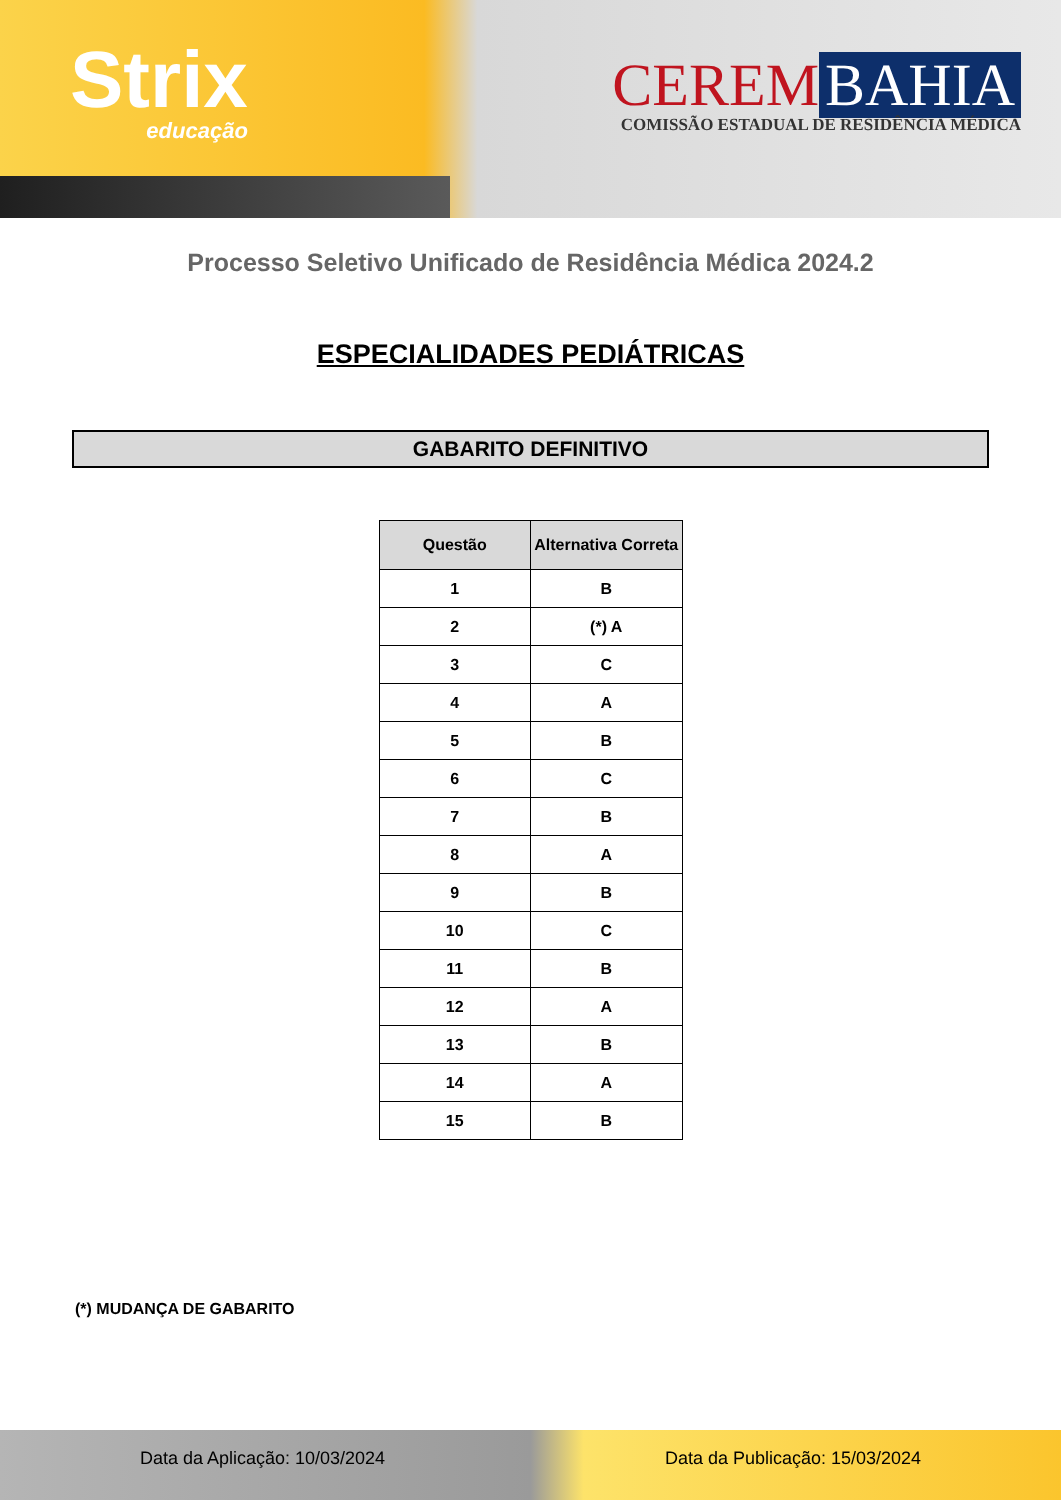Strix
educação
CEREM BAHIA
COMISSÃO ESTADUAL DE RESIDÊNCIA MÉDICA
Processo Seletivo Unificado de Residência Médica 2024.2
ESPECIALIDADES PEDIÁTRICAS
GABARITO DEFINITIVO
| Questão | Alternativa Correta |
| --- | --- |
| 1 | B |
| 2 | (*) A |
| 3 | C |
| 4 | A |
| 5 | B |
| 6 | C |
| 7 | B |
| 8 | A |
| 9 | B |
| 10 | C |
| 11 | B |
| 12 | A |
| 13 | B |
| 14 | A |
| 15 | B |
(*) MUDANÇA DE GABARITO
Data da Aplicação: 10/03/2024 Data da Publicação: 15/03/2024